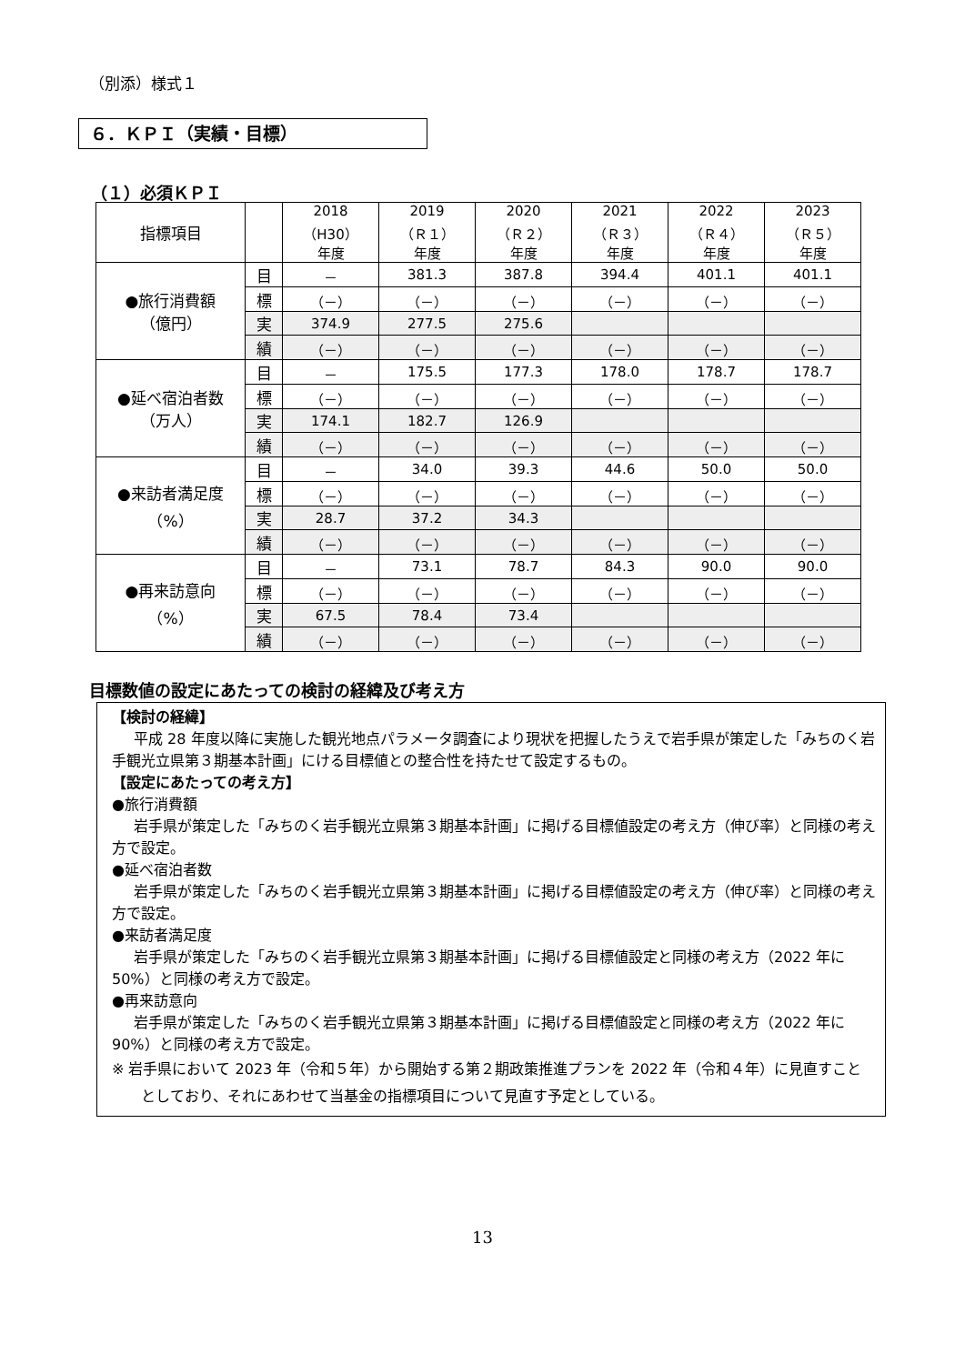（別添）様式１
６．ＫＰＩ（実績・目標）
（１）必須ＫＰＩ
| 指標項目 | | 2018 （H30） 年度 | 2019 （Ｒ１） 年度 | 2020 （Ｒ２） 年度 | 2021 （Ｒ３） 年度 | 2022 （Ｒ４） 年度 | 2023 （Ｒ５） 年度 |
| --- | --- | --- | --- | --- | --- | --- | --- |
| ●旅行消費額 （億円） | 目 | － | 381.3 | 387.8 | 394.4 | 401.1 | 401.1 |
| | 標 | （－） | （－） | （－） | （－） | （－） | （－） |
| | 実 | 374.9 | 277.5 | 275.6 | | | |
| | 績 | （－） | （－） | （－） | （－） | （－） | （－） |
| ●延べ宿泊者数 （万人） | 目 | － | 175.5 | 177.3 | 178.0 | 178.7 | 178.7 |
| | 標 | （－） | （－） | （－） | （－） | （－） | （－） |
| | 実 | 174.1 | 182.7 | 126.9 | | | |
| | 績 | （－） | （－） | （－） | （－） | （－） | （－） |
| ●来訪者満足度 （%） | 目 | － | 34.0 | 39.3 | 44.6 | 50.0 | 50.0 |
| | 標 | （－） | （－） | （－） | （－） | （－） | （－） |
| | 実 | 28.7 | 37.2 | 34.3 | | | |
| | 績 | （－） | （－） | （－） | （－） | （－） | （－） |
| ●再来訪意向 （%） | 目 | － | 73.1 | 78.7 | 84.3 | 90.0 | 90.0 |
| | 標 | （－） | （－） | （－） | （－） | （－） | （－） |
| | 実 | 67.5 | 78.4 | 73.4 | | | |
| | 績 | （－） | （－） | （－） | （－） | （－） | （－） |
目標数値の設定にあたっての検討の経緯及び考え方
【検討の経緯】
平成 28 年度以降に実施した観光地点パラメータ調査により現状を把握したうえで岩手県が策定した「みちのく岩手観光立県第３期基本計画」にける目標値との整合性を持たせて設定するもの。
【設定にあたっての考え方】
●旅行消費額
岩手県が策定した「みちのく岩手観光立県第３期基本計画」に掲げる目標値設定の考え方（伸び率）と同様の考え方で設定。
●延べ宿泊者数
岩手県が策定した「みちのく岩手観光立県第３期基本計画」に掲げる目標値設定の考え方（伸び率）と同様の考え方で設定。
●来訪者満足度
岩手県が策定した「みちのく岩手観光立県第３期基本計画」に掲げる目標値設定と同様の考え方（2022 年に 50%）と同様の考え方で設定。
●再来訪意向
岩手県が策定した「みちのく岩手観光立県第３期基本計画」に掲げる目標値設定と同様の考え方（2022 年に 90%）と同様の考え方で設定。
※ 岩手県において 2023 年（令和５年）から開始する第２期政策推進プランを 2022 年（令和４年）に見直すこととしており、それにあわせて当基金の指標項目について見直す予定としている。
13